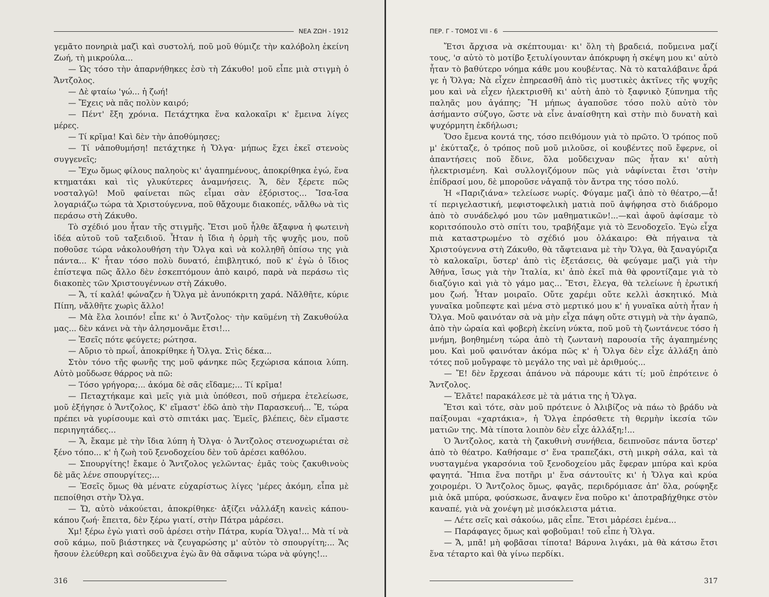ΝΕΑ ΖΩΗ - 1912
γεμᾶτο πονηριὰ μαζὶ καὶ συστολή, ποῦ μοῦ θύμιζε τὴν καλόβολη ἐκείνη Ζωή, τὴ μικρούλα...
— Ὡς τόσο τὴν ἀπαρνήθηκες ἐσὺ τὴ Ζάκυθο! μοῦ εἶπε μιὰ στιγμὴ ὁ Ἄντζολος.
— Δὲ φταίω 'γώ... ἡ ζωή!
— Ἔχεις νὰ πᾶς πολὺν καιρό;
— Πέντ' ἔξη χρόνια. Πετάχτηκα ἕνα καλοκαῖρι κ' ἔμεινα λίγες μέρες.
— Τί κρῖμα! Καὶ δὲν τὴν ἀποθύμησες;
— Τί νἀποθυμήση! πετάχτηκε ἡ Ὄλγα· μήπως ἔχει ἐκεῖ στενοὺς συγγενεῖς;
— Ἔχω ὅμως φίλους παληοὺς κι' ἀγαπημένους, ἀποκρίθηκα ἐγώ, ἕνα κτηματάκι καὶ τὶς γλυκύτερες ἀναμνήσεις. Ἄ, δὲν ξέρετε πῶς νοσταλγῶ! Μοῦ φαίνεται πῶς εἶμαι σὰν ἐξόριστος... Ἴσα-ἴσα λογαριάζω τώρα τὰ Χριστούγεννα, ποῦ θἄχουμε διακοπές, νἄλθω νὰ τὶς περάσω στὴ Ζάκυθο.
Τὸ σχέδιό μου ἦταν τῆς στιγμῆς. Ἔτσι μοῦ ἦλθε ἄξαφνα ἡ φωτεινὴ ἰδέα αὐτοῦ τοῦ ταξειδιοῦ. Ἦταν ἡ ἴδια ἡ ὁρμὴ τῆς ψυχῆς μου, ποῦ ποθοῦσε τώρα νἀκολουθήση τὴν Ὄλγα καὶ νὰ κολληθῆ ὀπίσω της γιὰ πάντα... Κ' ἦταν τόσο πολὺ δυνατό, ἐπιβλητικό, ποῦ κ' ἐγὼ ὁ ἴδιος ἐπίστεψα πῶς ἄλλο δὲν ἐσκεπτόμουν ἀπὸ καιρό, παρὰ νὰ περάσω τὶς διακοπὲς τῶν Χριστουγέννων στὴ Ζάκυθο.
— Ἄ, τί καλά! φώναζεν ἡ Ὄλγα μὲ ἀνυπόκριτη χαρά. Νἄλθῆτε, κύριε Πίπη, νἄλθῆτε χωρὶς ἄλλο!
— Μὰ ἔλα λοιπόν! εἶπε κι' ὁ Ἄντζολος· τὴν καϋμένη τὴ Ζακυθούλα μας... δὲν κάνει νὰ τὴν ἀλησμονᾶμε ἔτσι!...
— Ἐσεῖς πότε φεύγετε; ρώτησα.
— Αὔριο τὸ πρωΐ, ἀποκρίθηκε ἡ Ὄλγα. Στὶς δέκα...
Στὸν τόνο τῆς φωνῆς της μοῦ φάνηκε πῶς ξεχώρισα κάποια λύπη. Αὐτὸ μοὔδωσε θάρρος νὰ πῶ:
— Τόσο γρήγορα;... ἀκόμα δὲ σᾶς εἴδαμε;... Τί κρῖμα!
— Πεταχτήκαμε καὶ μεῖς γιὰ μιὰ ὑπόθεσι, ποῦ σήμερα ἐτελείωσε, μοῦ ἐξήγησε ὁ Ἄντζολος, Κ' εἴμαστ' ἐδῶ ἀπὸ τὴν Παρασκευή... Ἔ, τώρα πρέπει νὰ γυρίσουμε καὶ στὸ σπιτάκι μας. Ἐμεῖς, βλέπεις, δὲν εἴμαστε περιηγητάδες...
— Ἄ, ἔκαμε μὲ τὴν ἴδια λύπη ἡ Ὄλγα· ὁ Ἄντζολος στενοχωριέται σὲ ξένο τόπο... κ' ἡ ζωὴ τοῦ ξενοδοχείου δὲν τοῦ ἀρέσει καθόλου.
— Σπουργίτης! ἔκαμε ὁ Ἄντζολος γελῶντας· ἐμᾶς τοὺς ζακυθινοὺς δὲ μᾶς λένε σπουργίτες;...
— Ἐσεῖς ὅμως θὰ μένατε εὐχαρίστως λίγες 'μέρες ἀκόμη, εἶπα μὲ πεποίθησι στὴν Ὄλγα.
— Ὤ, αὐτὸ νἀκούεται, ἀποκρίθηκε· ἀξίζει νἀλλάξη κανεὶς κάπου-κάπου ζωή· ἔπειτα, δὲν ξέρω γιατί, στὴν Πάτρα μἀρέσει.
Χμ! ξέρω ἐγὼ γιατὶ σοῦ ἀρέσει στὴν Πάτρα, κυρία Ὄλγα!... Μὰ τί νὰ σοῦ κάμω, ποῦ βιάστηκες νὰ ζευγαρώσης μ' αὐτὸν τὸ σπουργίτη;... Ἄς ἤσουν ἐλεύθερη καὶ σοὔδειχνα ἐγὼ ἂν θὰ σἄφινα τώρα νὰ φύγης!...
316
ΠΕΡ. Γ - ΤΟΜΟΣ VII - 6
Ἔτσι ἄρχισα νὰ σκέπτουμαι· κι' ὅλη τὴ βραδειά, ποὔμεινα μαζί τους, 'σ αὐτὸ τὸ μοτίβο ξετυλίγουνταν ἀπόκρυφη ἡ σκέψη μου κι' αὐτὸ ἦταν τὸ βαθύτερο νόημα κάθε μου κουβέντας. Νὰ τὸ καταλάβαινε ἆρά γε ἡ Ὄλγα; Νὰ εἶχεν ἐπηρεασθῆ ἀπὸ τὶς μυστικὲς ἀκτῖνες τῆς ψυχῆς μου καὶ νὰ εἶχεν ἠλεκτρισθῆ κι' αὐτὴ ἀπὸ τὸ ξαφνικὸ ξύπνημα τῆς παληᾶς μου ἀγάπης; Ἢ μήπως ἀγαποῦσε τόσο πολὺ αὐτὸ τὸν ἀσήμαντο σύζυγο, ὥστε νὰ εἶνε ἀναίσθητη καὶ στὴν πιὸ δυνατὴ καὶ ψυχόρμητη ἐκδήλωσι;
Ὅσο ἔμενα κοντά της, τόσο πειθόμουν γιὰ τὸ πρῶτο. Ὁ τρόπος ποῦ μ' ἐκύτταζε, ὁ τρόπος ποῦ μοῦ μιλοῦσε, οἱ κουβέντες ποῦ ἔφερνε, οἱ ἀπαντήσεις ποῦ ἔδινε, ὅλα μοὔδειχναν πῶς ἦταν κι' αὐτὴ ἠλεκτρισμένη. Καὶ συλλογιζόμουν πῶς γιὰ νἀφίνεται ἔτσι 'στὴν ἐπίδρασί μου, δὲ μποροῦσε νἀγαπᾷ τὸν ἄντρα της τόσο πολύ.
Ἡ «Παριζιάνα» τελείωσε νωρίς. Φύγαμε μαζὶ ἀπὸ τὸ θέατρο,—ἆ! τί περιγελαστική, μεφιστοφελικὴ ματιὰ ποῦ ἀψήφησα στὸ διάδρομο ἀπὸ τὸ συνάδελφό μου τῶν μαθηματικῶν!...—καὶ ἀφοῦ ἀφίσαμε τὸ κοριτσόπουλο στὸ σπίτι του, τραβήξαμε γιὰ τὸ Ξενοδοχεῖο. Ἐγὼ εἶχα πιὰ καταστρωμένο τὸ σχέδιό μου ὁλάκαιρο: Θὰ πήγαινα τὰ Χριστούγεννα στὴ Ζάκυθο, θὰ τἄφτειανα μὲ τὴν Ὄλγα, θὰ ξαναγύριζα τὸ καλοκαῖρι, ὕστερ' ἀπὸ τὶς ἐξετάσεις, θὰ φεύγαμε μαζὶ γιὰ τὴν Ἀθήνα, ἴσως γιὰ τὴν Ἰταλία, κι' ἀπὸ ἐκεῖ πιὰ θὰ φροντίζαμε γιὰ τὸ διαζύγιο καὶ γιὰ τὸ γάμο μας... Ἔτσι, ἔλεγα, θὰ τελείωνε ἡ ἐρωτική μου ζωή. Ἦταν μοιραῖο. Οὔτε χαρέμι οὔτε κελλὶ ἀσκητικό. Μιὰ γυναῖκα μοὔπεφτε καὶ μένα στὸ μερτικό μου κ' ἡ γυναῖκα αὐτὴ ἦταν ἡ Ὄλγα. Μοῦ φαινόταν σὰ νὰ μὴν εἶχα πάψη οὔτε στιγμὴ νὰ τὴν ἀγαπῶ, ἀπὸ τὴν ὡραία καὶ φοβερὴ ἐκείνη νύκτα, ποῦ μοῦ τὴ ζωντάνευε τόσο ἡ μνήμη, βοηθημένη τώρα ἀπὸ τὴ ζωντανὴ παρουσία τῆς ἀγαπημένης μου. Καὶ μοῦ φαινόταν ἀκόμα πῶς κ' ἡ Ὄλγα δὲν εἶχε ἀλλάξη ἀπὸ τότες ποῦ μοὔγραφε τὸ μεγάλο της ναὶ μὲ ἀριθμούς...
— Ἔ! δὲν ἔρχεσαι ἀπάνου νὰ πάρουμε κάτι τί; μοῦ ἐπρότεινε ὁ Ἄντζολος.
— Ἐλᾶτε! παρακάλεσε μὲ τὰ μάτια της ἡ Ὄλγα.
Ἔτσι καὶ τότε, σὰν μοῦ πρότεινε ὁ Ἀλιβίζος νὰ πάω τὸ βράδυ νὰ παίξουμαι «χαρτάκια», ἡ Ὄλγα ἐπρόσθετε τὴ θερμὴν ἱκεσία τῶν ματιῶν της. Μὰ τίποτα λοιπὸν δὲν εἶχε ἀλλάξη;!...
Ὁ Ἄντζολος, κατὰ τὴ ζακυθινὴ συνήθεια, δειπνοῦσε πάντα ὕστερ' ἀπὸ τὸ θέατρο. Καθήσαμε σ' ἕνα τραπεζάκι, στὴ μικρὴ σάλα, καὶ τὰ νυσταγμένα γκαρσόνια τοῦ ξενοδοχείου μᾶς ἔφεραν μπύρα καὶ κρύα φαγητά. Ἤπια ἕνα ποτῆρι μ' ἕνα σάντουϊτς κι' ἡ Ὄλγα καὶ κρύα χοιρομέρι. Ὁ Ἄντζολος ὅμως, φαγᾶς, περιδρόμιασε ἀπ' ὅλα, ρούφηξε μιὰ ὀκᾶ μπύρα, φούσκωσε, ἄναψεν ἕνα ποῦρο κι' ἀποτραβήχθηκε στὸν καναπέ, γιὰ νὰ χονέψη μὲ μισόκλειστα μάτια.
— Λέτε σεῖς καὶ σἀκούω, μᾶς εἶπε. Ἔτσι μἀρέσει ἐμένα...
— Παράφαγες ὅμως καὶ φοβοῦμαι! τοῦ εἶπε ἡ Ὄλγα.
— Ἄ, μπᾶ! μὴ φοβᾶσαι τίποτα! Βάρυνα λιγάκι, μὰ θὰ κάτσω ἔτσι ἕνα τέταρτο καὶ θὰ γίνω περδίκι.
317